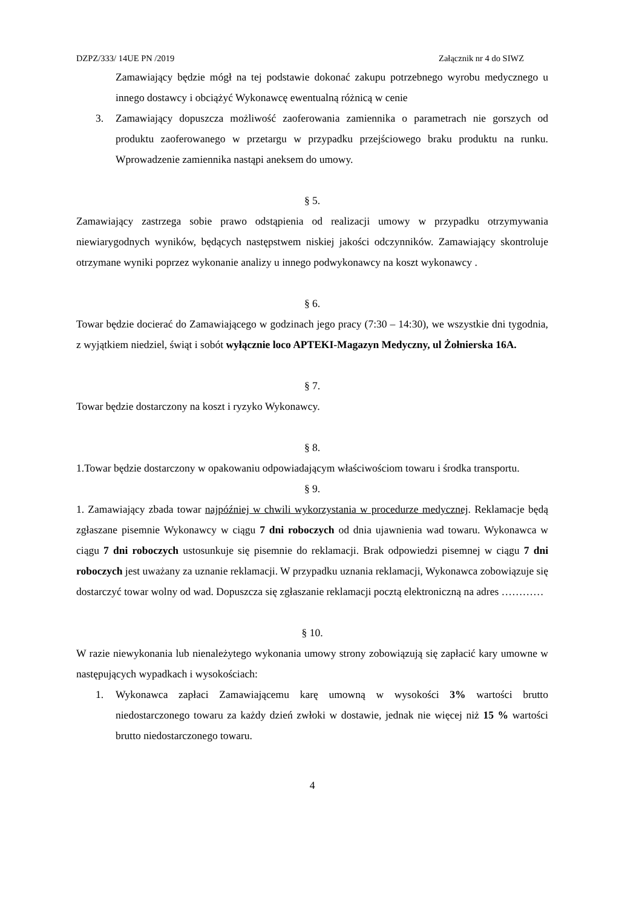DZPZ/333/ 14UE PN /2019 Załącznik nr 4 do SIWZ
Zamawiający będzie mógł na tej podstawie dokonać zakupu potrzebnego wyrobu medycznego u innego dostawcy i obciążyć Wykonawcę ewentualną różnicą w cenie
3. Zamawiający dopuszcza możliwość zaoferowania zamiennika o parametrach nie gorszych od produktu zaoferowanego w przetargu w przypadku przejściowego braku produktu na runku. Wprowadzenie zamiennika nastąpi aneksem do umowy.
§ 5.
Zamawiający zastrzega sobie prawo odstąpienia od realizacji umowy w przypadku otrzymywania niewiarygodnych wyników, będących następstwem niskiej jakości odczynników. Zamawiający skontroluje otrzymane wyniki poprzez wykonanie analizy u innego podwykonawcy na koszt wykonawcy .
§ 6.
Towar będzie docierać do Zamawiającego w godzinach jego pracy (7:30 – 14:30), we wszystkie dni tygodnia, z wyjątkiem niedziel, świąt i sobót wyłącznie loco APTEKI-Magazyn Medyczny, ul Żołnierska 16A.
§ 7.
Towar będzie dostarczony na koszt i ryzyko Wykonawcy.
§ 8.
1.Towar będzie dostarczony w opakowaniu odpowiadającym właściwościom towaru i środka transportu.
§ 9.
1. Zamawiający zbada towar najpóźniej w chwili wykorzystania w procedurze medycznej. Reklamacje będą zgłaszane pisemnie Wykonawcy w ciągu 7 dni roboczych od dnia ujawnienia wad towaru. Wykonawca w ciągu 7 dni roboczych ustosunkuje się pisemnie do reklamacji. Brak odpowiedzi pisemnej w ciągu 7 dni roboczych jest uważany za uznanie reklamacji. W przypadku uznania reklamacji, Wykonawca zobowiązuje się dostarczyć towar wolny od wad. Dopuszcza się zgłaszanie reklamacji pocztą elektroniczną na adres …………
§ 10.
W razie niewykonania lub nienależytego wykonania umowy strony zobowiązują się zapłacić kary umowne w następujących wypadkach i wysokościach:
1. Wykonawca zapłaci Zamawiającemu karę umowną w wysokości 3% wartości brutto niedostarczonego towaru za każdy dzień zwłoki w dostawie, jednak nie więcej niż 15 % wartości brutto niedostarczonego towaru.
4